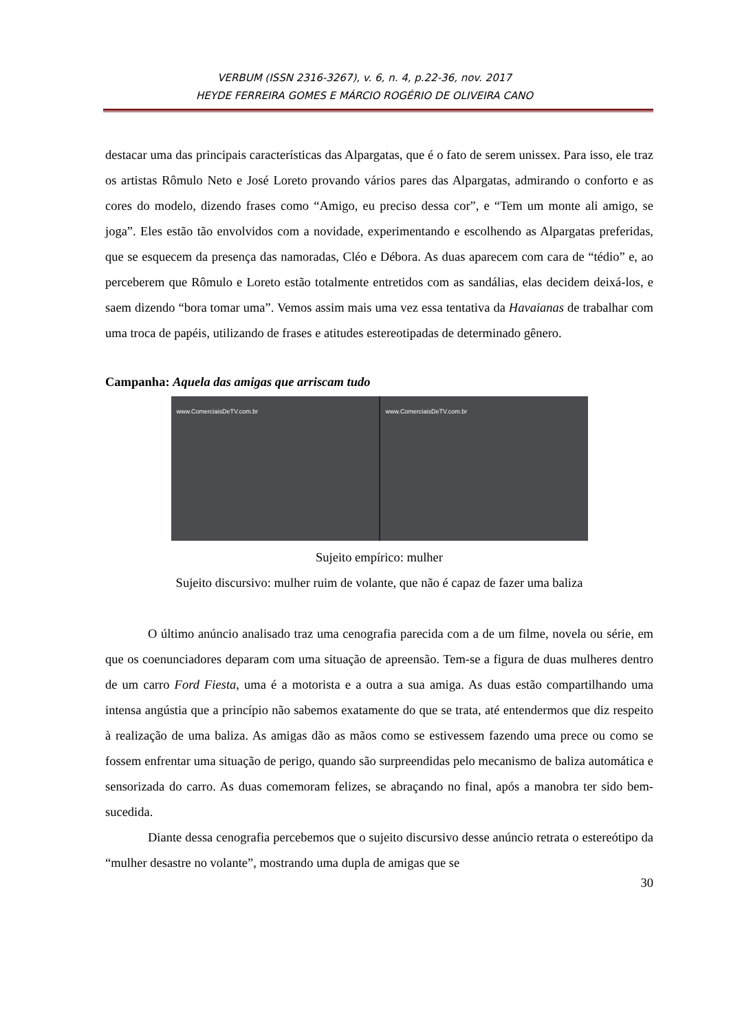VERBUM (ISSN 2316-3267), v. 6, n. 4, p.22-36, nov. 2017
HEYDE FERREIRA GOMES E MÁRCIO ROGÉRIO DE OLIVEIRA CANO
destacar uma das principais características das Alpargatas, que é o fato de serem unissex. Para isso, ele traz os artistas Rômulo Neto e José Loreto provando vários pares das Alpargatas, admirando o conforto e as cores do modelo, dizendo frases como “Amigo, eu preciso dessa cor”, e “Tem um monte ali amigo, se joga”. Eles estão tão envolvidos com a novidade, experimentando e escolhendo as Alpargatas preferidas, que se esquecem da presença das namoradas, Cléo e Débora. As duas aparecem com cara de “tédio” e, ao perceberem que Rômulo e Loreto estão totalmente entretidos com as sandálias, elas decidem deixá-los, e saem dizendo “bora tomar uma”. Vemos assim mais uma vez essa tentativa da Havaianas de trabalhar com uma troca de papéis, utilizando de frases e atitudes estereotipadas de determinado gênero.
Campanha: Aquela das amigas que arriscam tudo
www.ComerciaisDeTV.com.br www.ComerciaisDeTV.com.br
Sujeito empírico: mulher
Sujeito discursivo: mulher ruim de volante, que não é capaz de fazer uma baliza
O último anúncio analisado traz uma cenografia parecida com a de um filme, novela ou série, em que os coenunciadores deparam com uma situação de apreensão. Tem-se a figura de duas mulheres dentro de um carro Ford Fiesta, uma é a motorista e a outra a sua amiga. As duas estão compartilhando uma intensa angústia que a princípio não sabemos exatamente do que se trata, até entendermos que diz respeito à realização de uma baliza. As amigas dão as mãos como se estivessem fazendo uma prece ou como se fossem enfrentar uma situação de perigo, quando são surpreendidas pelo mecanismo de baliza automática e sensorizada do carro. As duas comemoram felizes, se abraçando no final, após a manobra ter sido bem-sucedida.
Diante dessa cenografia percebemos que o sujeito discursivo desse anúncio retrata o estereótipo da “mulher desastre no volante”, mostrando uma dupla de amigas que se
30